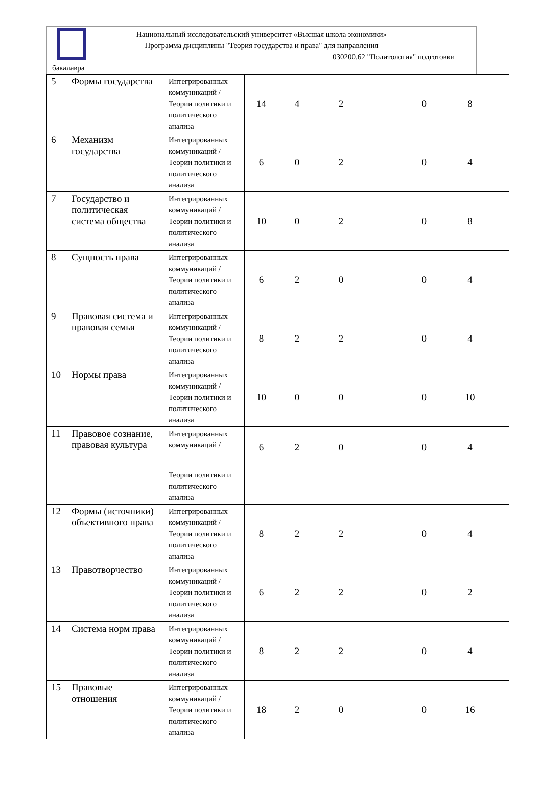Национальный исследовательский университет «Высшая школа экономики»
Программа дисциплины "Теория государства и права" для направления
030200.62 "Политология" подготовки
бакалавра
| 5 | Формы государства | Интегрированных коммуникаций / Теории политики и политического анализа | 14 | 4 | 2 | 0 | 8 |
| 6 | Механизм государства | Интегрированных коммуникаций / Теории политики и политического анализа | 6 | 0 | 2 | 0 | 4 |
| 7 | Государство и политическая система общества | Интегрированных коммуникаций / Теории политики и политического анализа | 10 | 0 | 2 | 0 | 8 |
| 8 | Сущность права | Интегрированных коммуникаций / Теории политики и политического анализа | 6 | 2 | 0 | 0 | 4 |
| 9 | Правовая система и правовая семья | Интегрированных коммуникаций / Теории политики и политического анализа | 8 | 2 | 2 | 0 | 4 |
| 10 | Нормы права | Интегрированных коммуникаций / Теории политики и политического анализа | 10 | 0 | 0 | 0 | 10 |
| 11 | Правовое сознание, правовая культура | Интегрированных коммуникаций / | 6 | 2 | 0 | 0 | 4 |
| | | Теории политики и политического анализа | | | | | |
| 12 | Формы (источники) объективного права | Интегрированных коммуникаций / Теории политики и политического анализа | 8 | 2 | 2 | 0 | 4 |
| 13 | Правотворчество | Интегрированных коммуникаций / Теории политики и политического анализа | 6 | 2 | 2 | 0 | 2 |
| 14 | Система норм права | Интегрированных коммуникаций / Теории политики и политического анализа | 8 | 2 | 2 | 0 | 4 |
| 15 | Правовые отношения | Интегрированных коммуникаций / Теории политики и политического анализа | 18 | 2 | 0 | 0 | 16 |